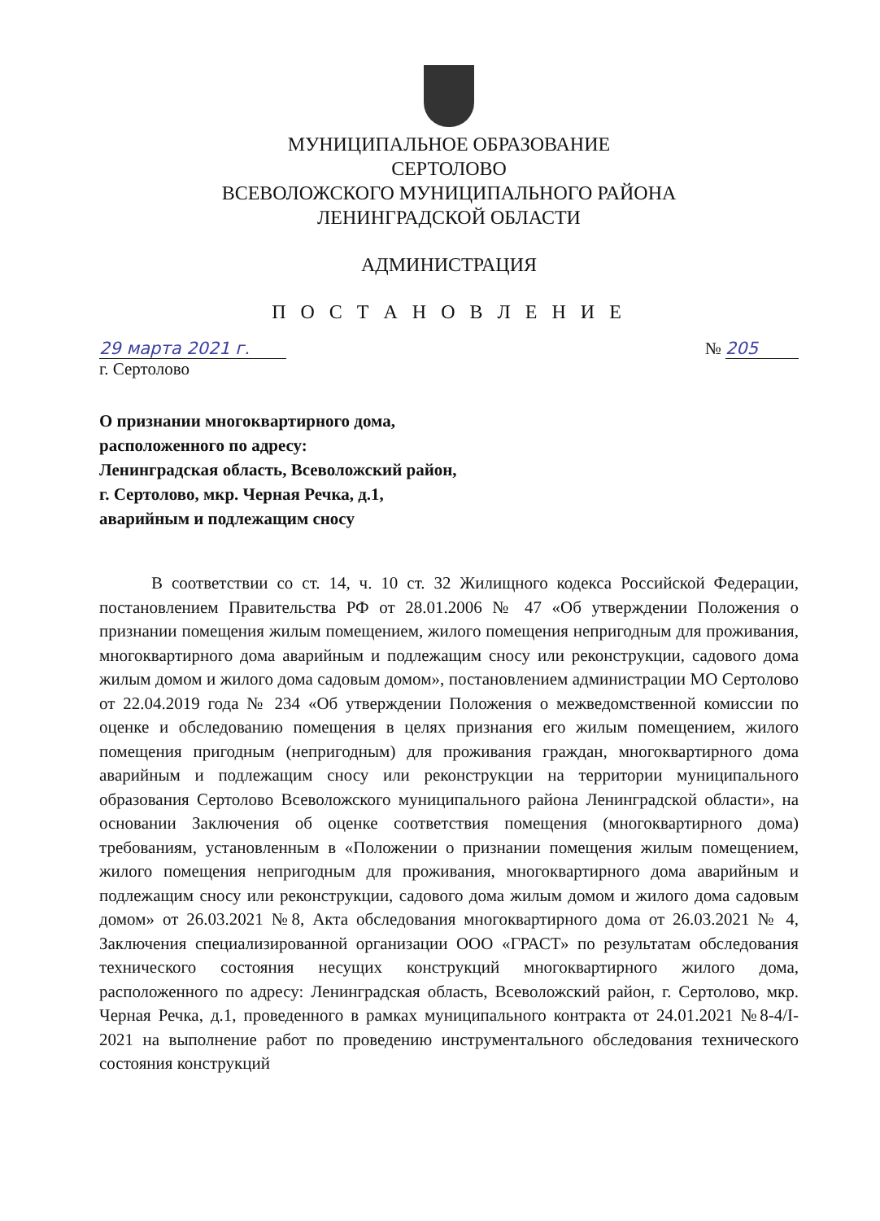МУНИЦИПАЛЬНОЕ ОБРАЗОВАНИЕ
СЕРТОЛОВО
ВСЕВОЛОЖСКОГО МУНИЦИПАЛЬНОГО РАЙОНА
ЛЕНИНГРАДСКОЙ ОБЛАСТИ
АДМИНИСТРАЦИЯ
П О С Т А Н О В Л Е Н И Е
29 марта 2021 г. № 205
г. Сертолово
О признании многоквартирного дома,
расположенного по адресу:
Ленинградская область, Всеволожский район,
г. Сертолово, мкр. Черная Речка, д.1,
аварийным и подлежащим сносу
В соответствии со ст. 14, ч. 10 ст. 32 Жилищного кодекса Российской Федерации, постановлением Правительства РФ от 28.01.2006 № 47 «Об утверждении Положения о признании помещения жилым помещением, жилого помещения непригодным для проживания, многоквартирного дома аварийным и подлежащим сносу или реконструкции, садового дома жилым домом и жилого дома садовым домом», постановлением администрации МО Сертолово от 22.04.2019 года № 234 «Об утверждении Положения о межведомственной комиссии по оценке и обследованию помещения в целях признания его жилым помещением, жилого помещения пригодным (непригодным) для проживания граждан, многоквартирного дома аварийным и подлежащим сносу или реконструкции на территории муниципального образования Сертолово Всеволожского муниципального района Ленинградской области», на основании Заключения об оценке соответствия помещения (многоквартирного дома) требованиям, установленным в «Положении о признании помещения жилым помещением, жилого помещения непригодным для проживания, многоквартирного дома аварийным и подлежащим сносу или реконструкции, садового дома жилым домом и жилого дома садовым домом» от 26.03.2021 №8, Акта обследования многоквартирного дома от 26.03.2021 № 4, Заключения специализированной организации ООО «ГРАСТ» по результатам обследования технического состояния несущих конструкций многоквартирного жилого дома, расположенного по адресу: Ленинградская область, Всеволожский район, г. Сертолово, мкр. Черная Речка, д.1, проведенного в рамках муниципального контракта от 24.01.2021 №8-4/I-2021 на выполнение работ по проведению инструментального обследования технического состояния конструкций